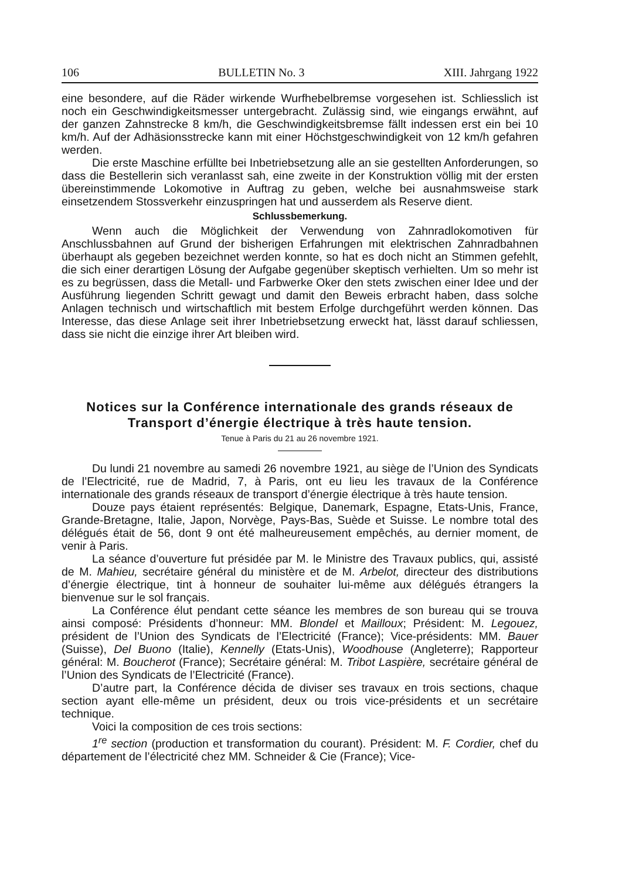106 BULLETIN No. 3 XIII. Jahrgang 1922
eine besondere, auf die Räder wirkende Wurfhebelbremse vorgesehen ist. Schliesslich ist noch ein Geschwindigkeitsmesser untergebracht. Zulässig sind, wie eingangs erwähnt, auf der ganzen Zahnstrecke 8 km/h, die Geschwindigkeitsbremse fällt indessen erst ein bei 10 km/h. Auf der Adhäsionsstrecke kann mit einer Höchstgeschwindigkeit von 12 km/h gefahren werden.
Die erste Maschine erfüllte bei Inbetriebsetzung alle an sie gestellten Anforderungen, so dass die Bestellerin sich veranlasst sah, eine zweite in der Konstruktion völlig mit der ersten übereinstimmende Lokomotive in Auftrag zu geben, welche bei ausnahmsweise stark einsetzendem Stossverkehr einzuspringen hat und ausserdem als Reserve dient.
Schlussbemerkung.
Wenn auch die Möglichkeit der Verwendung von Zahnradlokomotiven für Anschlussbahnen auf Grund der bisherigen Erfahrungen mit elektrischen Zahnradbahnen überhaupt als gegeben bezeichnet werden konnte, so hat es doch nicht an Stimmen gefehlt, die sich einer derartigen Lösung der Aufgabe gegenüber skeptisch verhielten. Um so mehr ist es zu begrüssen, dass die Metall- und Farbwerke Oker den stets zwischen einer Idee und der Ausführung liegenden Schritt gewagt und damit den Beweis erbracht haben, dass solche Anlagen technisch und wirtschaftlich mit bestem Erfolge durchgeführt werden können. Das Interesse, das diese Anlage seit ihrer Inbetriebsetzung erweckt hat, lässt darauf schliessen, dass sie nicht die einzige ihrer Art bleiben wird.
Notices sur la Conférence internationale des grands réseaux de Transport d’énergie électrique à très haute tension.
Tenue à Paris du 21 au 26 novembre 1921.
Du lundi 21 novembre au samedi 26 novembre 1921, au siège de l’Union des Syndicats de l’Electricité, rue de Madrid, 7, à Paris, ont eu lieu les travaux de la Conférence internationale des grands réseaux de transport d’énergie électrique à très haute tension.
Douze pays étaient représentés: Belgique, Danemark, Espagne, Etats-Unis, France, Grande-Bretagne, Italie, Japon, Norvège, Pays-Bas, Suède et Suisse. Le nombre total des délégués était de 56, dont 9 ont été malheureusement empêchés, au dernier moment, de venir à Paris.
La séance d’ouverture fut présidée par M. le Ministre des Travaux publics, qui, assisté de M. Mahieu, secrétaire général du ministère et de M. Arbelot, directeur des distributions d’énergie électrique, tint à honneur de souhaiter lui-même aux délégués étrangers la bienvenue sur le sol français.
La Conférence élut pendant cette séance les membres de son bureau qui se trouva ainsi composé: Présidents d’honneur: MM. Blondel et Mailloux; Président: M. Legouez, président de l’Union des Syndicats de l’Electricité (France); Vice-présidents: MM. Bauer (Suisse), Del Buono (Italie), Kennelly (Etats-Unis), Woodhouse (Angleterre); Rapporteur général: M. Boucherot (France); Secrétaire général: M. Tribot Laspière, secrétaire général de l’Union des Syndicats de l’Electricité (France).
D’autre part, la Conférence décida de diviser ses travaux en trois sections, chaque section ayant elle-même un président, deux ou trois vice-présidents et un secrétaire technique.
Voici la composition de ces trois sections:
1<sup>re</sup> section (production et transformation du courant). Président: M. F. Cordier, chef du département de l’électricité chez MM. Schneider & Cie (France); Vice-